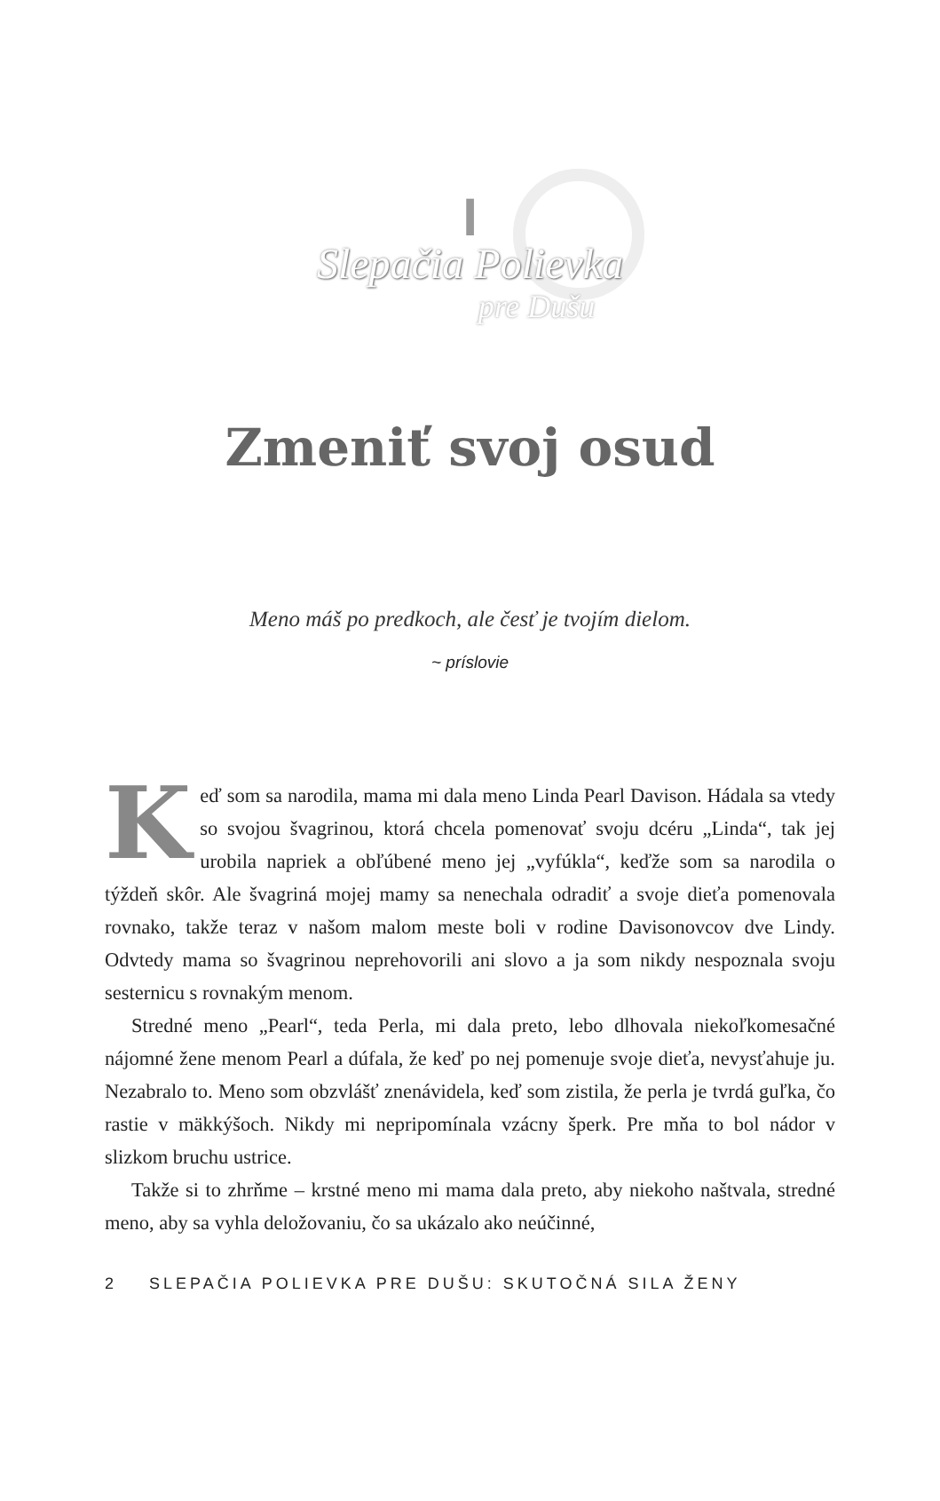I
Slepačia Polievka
pre Dušu
Zmeniť svoj osud
Meno máš po predkoch, ale česť je tvojím dielom.
~ príslovie
Keď som sa narodila, mama mi dala meno Linda Pearl Davison. Hádala sa vtedy so svojou švagrinou, ktorá chcela pomenovať svoju dcéru „Linda“, tak jej urobila napriek a obľúbené meno jej „vyfúkla“, keďže som sa narodila o týždeň skôr. Ale švagriná mojej mamy sa nenechala odradiť a svoje dieťa pomenovala rovnako, takže teraz v našom malom meste boli v rodine Davisonovcov dve Lindy. Odvtedy mama so švagrinou neprehovorili ani slovo a ja som nikdy nespoznala svoju sesternicu s rovnakým menom.
Stredné meno „Pearl“, teda Perla, mi dala preto, lebo dlhovala niekoľkomesačné nájomné žene menom Pearl a dúfala, že keď po nej pomenuje svoje dieťa, nevysťahuje ju. Nezabralo to. Meno som obzvlášť znenávidela, keď som zistila, že perla je tvrdá guľka, čo rastie v mäkkýšoch. Nikdy mi nepripomínala vzácny šperk. Pre mňa to bol nádor v slizkom bruchu ustrice.
Takže si to zhrňme – krstné meno mi mama dala preto, aby niekoho naštvala, stredné meno, aby sa vyhla deložovaniu, čo sa ukázalo ako neúčinné,
2 SLEPAČIA POLIEVKA PRE DUŠU: SKUTOČNÁ SILA ŽENY